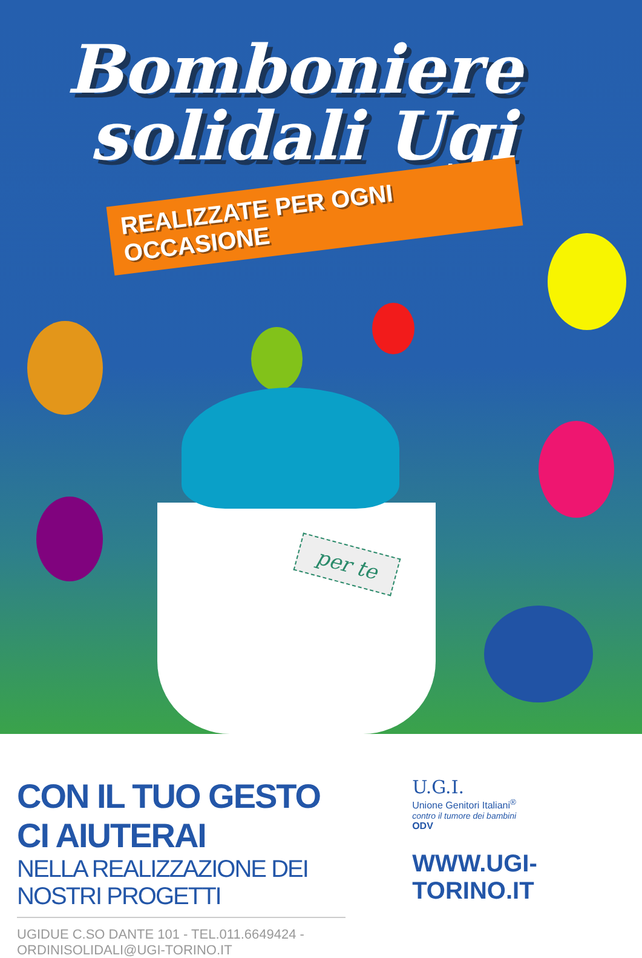Bomboniere
solidali Ugi
REALIZZATE PER OGNI OCCASIONE
per te
CON IL TUO GESTO CI AIUTERAI
NELLA REALIZZAZIONE DEI NOSTRI PROGETTI
UGIDUE C.SO DANTE 101 - TEL.011.6649424 - ORDINISOLIDALI@UGI-TORINO.IT
U.G.I.
Unione Genitori Italiani<sup>®</sup>
contro il tumore dei bambini
ODV
WWW.UGI-TORINO.IT